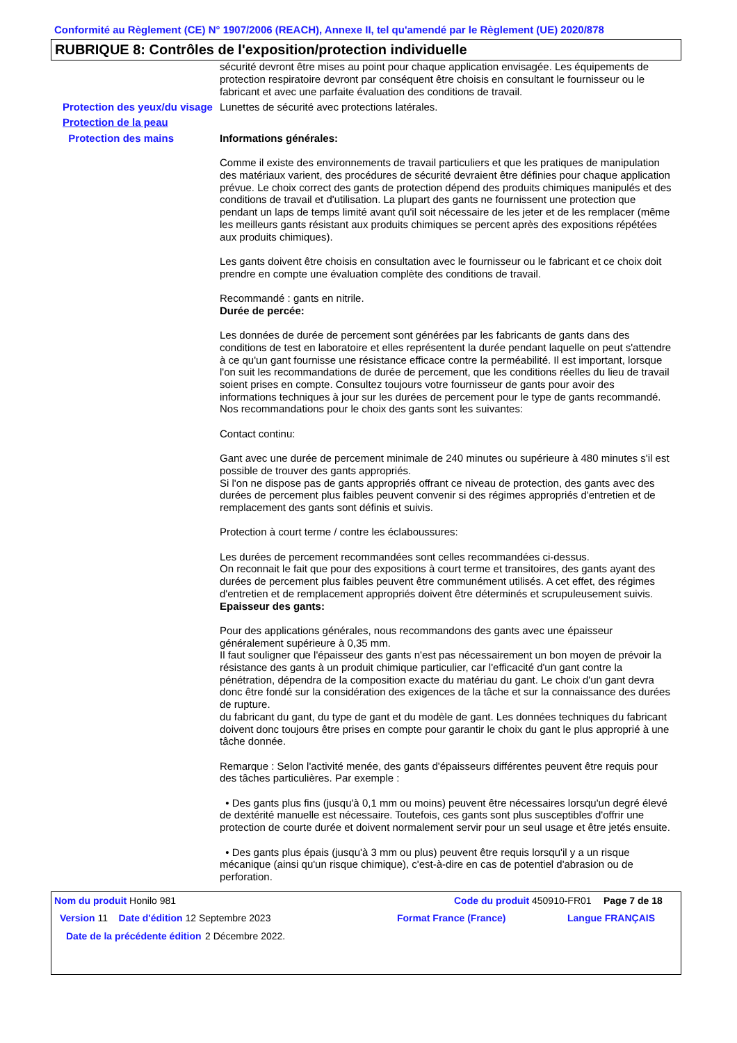Conformité au Règlement (CE) N° 1907/2006 (REACH), Annexe II, tel qu'amendé par le Règlement (UE) 2020/878
RUBRIQUE 8: Contrôles de l'exposition/protection individuelle
sécurité devront être mises au point pour chaque application envisagée. Les équipements de protection respiratoire devront par conséquent être choisis en consultant le fournisseur ou le fabricant et avec une parfaite évaluation des conditions de travail.
Protection des yeux/du visage
Lunettes de sécurité avec protections latérales.
Protection de la peau
Protection des mains Informations générales:
Comme il existe des environnements de travail particuliers et que les pratiques de manipulation des matériaux varient, des procédures de sécurité devraient être définies pour chaque application prévue. Le choix correct des gants de protection dépend des produits chimiques manipulés et des conditions de travail et d'utilisation. La plupart des gants ne fournissent une protection que pendant un laps de temps limité avant qu'il soit nécessaire de les jeter et de les remplacer (même les meilleurs gants résistant aux produits chimiques se percent après des expositions répétées aux produits chimiques).
Les gants doivent être choisis en consultation avec le fournisseur ou le fabricant et ce choix doit prendre en compte une évaluation complète des conditions de travail.
Recommandé : gants en nitrile.
Durée de percée:
Les données de durée de percement sont générées par les fabricants de gants dans des conditions de test en laboratoire et elles représentent la durée pendant laquelle on peut s'attendre à ce qu'un gant fournisse une résistance efficace contre la perméabilité. Il est important, lorsque l'on suit les recommandations de durée de percement, que les conditions réelles du lieu de travail soient prises en compte. Consultez toujours votre fournisseur de gants pour avoir des informations techniques à jour sur les durées de percement pour le type de gants recommandé.
Nos recommandations pour le choix des gants sont les suivantes:
Contact continu:
Gant avec une durée de percement minimale de 240 minutes ou supérieure à 480 minutes s'il est possible de trouver des gants appropriés.
Si l'on ne dispose pas de gants appropriés offrant ce niveau de protection, des gants avec des durées de percement plus faibles peuvent convenir si des régimes appropriés d'entretien et de remplacement des gants sont définis et suivis.
Protection à court terme / contre les éclaboussures:
Les durées de percement recommandées sont celles recommandées ci-dessus.
On reconnait le fait que pour des expositions à court terme et transitoires, des gants ayant des durées de percement plus faibles peuvent être communément utilisés. A cet effet, des régimes d'entretien et de remplacement appropriés doivent être déterminés et scrupuleusement suivis.
Epaisseur des gants:
Pour des applications générales, nous recommandons des gants avec une épaisseur généralement supérieure à 0,35 mm.
Il faut souligner que l'épaisseur des gants n'est pas nécessairement un bon moyen de prévoir la résistance des gants à un produit chimique particulier, car l'efficacité d'un gant contre la pénétration, dépendra de la composition exacte du matériau du gant. Le choix d'un gant devra donc être fondé sur la considération des exigences de la tâche et sur la connaissance des durées de rupture.
du fabricant du gant, du type de gant et du modèle de gant. Les données techniques du fabricant doivent donc toujours être prises en compte pour garantir le choix du gant le plus approprié à une tâche donnée.
Remarque : Selon l'activité menée, des gants d'épaisseurs différentes peuvent être requis pour des tâches particulières. Par exemple :
• Des gants plus fins (jusqu'à 0,1 mm ou moins) peuvent être nécessaires lorsqu'un degré élevé de dextérité manuelle est nécessaire. Toutefois, ces gants sont plus susceptibles d'offrir une protection de courte durée et doivent normalement servir pour un seul usage et être jetés ensuite.
• Des gants plus épais (jusqu'à 3 mm ou plus) peuvent être requis lorsqu'il y a un risque mécanique (ainsi qu'un risque chimique), c'est-à-dire en cas de potentiel d'abrasion ou de perforation.
Nom du produit Honilo 981 Code du produit 450910-FR01
Page 7 de 18
Version 11 Date d'édition 12 Septembre 2023 Format France (France) Langue FRANÇAIS
Date de la précédente édition
2 Décembre 2022.